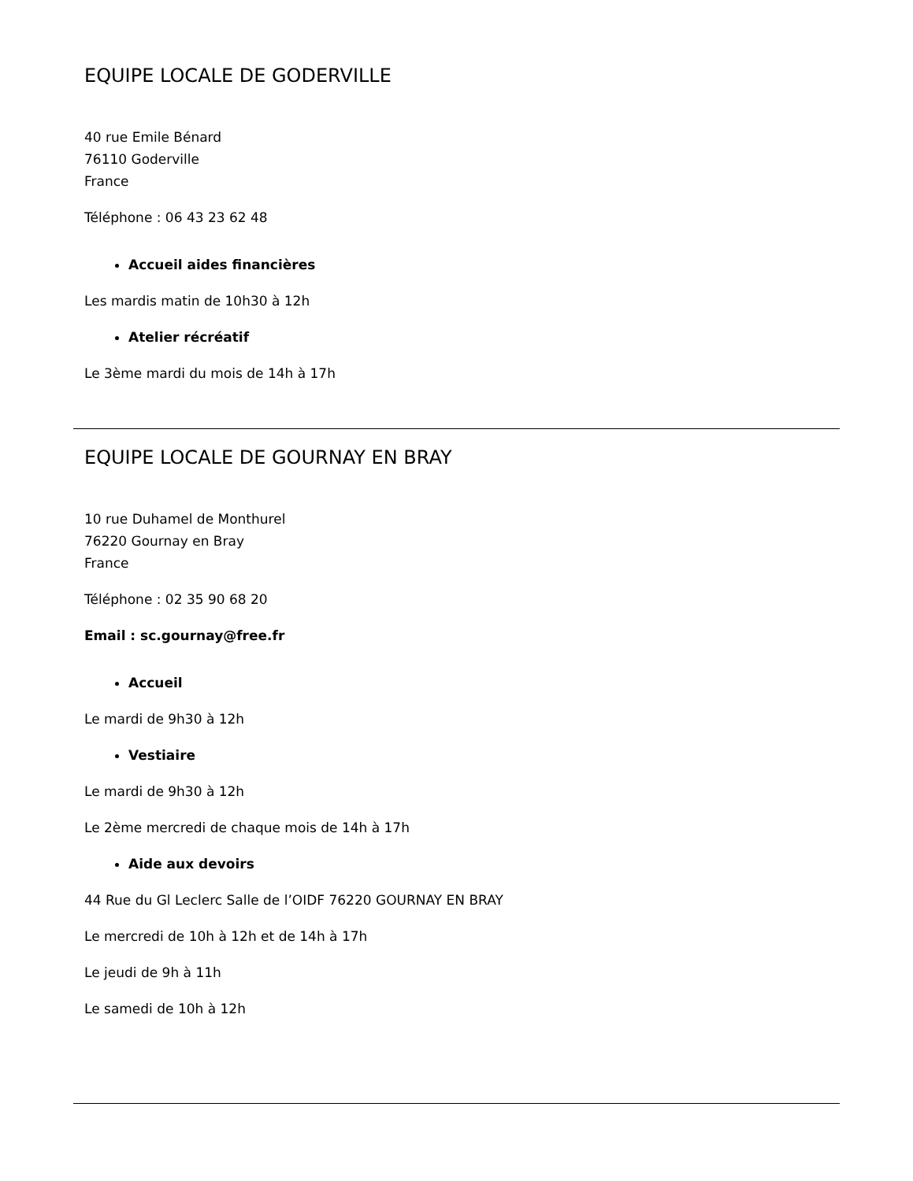EQUIPE LOCALE DE GODERVILLE
40 rue Emile Bénard
76110 Goderville
France
Téléphone : 06 43 23 62 48
Accueil aides financières
Les mardis matin de 10h30 à 12h
Atelier récréatif
Le 3ème mardi du mois de 14h à 17h
EQUIPE LOCALE DE GOURNAY EN BRAY
10 rue Duhamel de Monthurel
76220 Gournay en Bray
France
Téléphone : 02 35 90 68 20
Email : sc.gournay@free.fr
Accueil
Le mardi de 9h30 à 12h
Vestiaire
Le mardi de 9h30 à 12h
Le 2ème mercredi de chaque mois de 14h à 17h
Aide aux devoirs
44 Rue du Gl Leclerc Salle de l’OIDF 76220 GOURNAY EN BRAY
Le mercredi de 10h à 12h et de 14h à 17h
Le jeudi de 9h à 11h
Le samedi de 10h à 12h